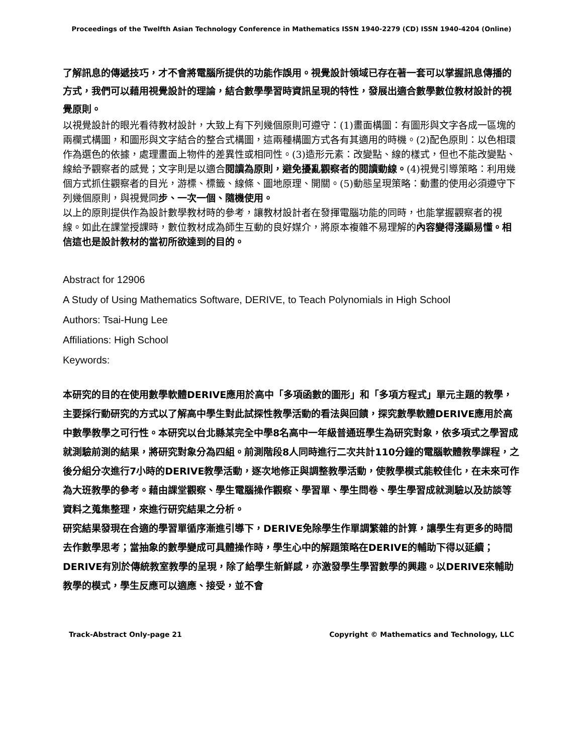Proceedings of the Twelfth Asian Technology Conference in Mathematics ISSN 1940-2279 (CD) ISSN 1940-4204 (Online)
了解訊息的傳遞技巧，才不會將電腦所提供的功能作誤用。視覺設計領域已存在著一套可以掌握訊息傳播的方式，我們可以藉用視覺設計的理論，結合數學學習時資訊呈現的特性，發展出適合數學數位教材設計的視覺原則。
以視覺設計的眼光看待教材設計，大致上有下列幾個原則可遵守：(1)畫面構圖：有圖形與文字各成一區塊的兩欄式構圖，和圖形與文字結合的整合式構圖，這兩種構圖方式各有其適用的時機。(2)配色原則：以色相環作為選色的依據，處理畫面上物件的差異性或相同性。(3)造形元素：改變點、線的樣式，但也不能改變點、線給予觀察者的感覺；文字則是以適合閱讀為原則，避免擾亂觀察者的閱讀動線。(4)視覺引導策略：利用幾個方式抓住觀察者的目光，游標、標籤、線條、圖地原理、開關。(5)動態呈現策略：動畫的使用必須遵守下列幾個原則，與視覺同步、一次一個、隨機使用。
以上的原則提供作為設計數學教材時的參考，讓教材設計者在發揮電腦功能的同時，也能掌握觀察者的視線。如此在課堂授課時，數位教材成為師生互動的良好媒介，將原本複雜不易理解的內容變得淺顯易懂。相信這也是設計教材的當初所欲達到的目的。
Abstract for 12906
A Study of Using Mathematics Software, DERIVE, to Teach Polynomials in High School
Authors: Tsai-Hung Lee
Affiliations: High School
Keywords:
本研究的目的在使用數學軟體DERIVE應用於高中「多項函數的圖形」和「多項方程式」單元主題的教學，主要採行動研究的方式以了解高中學生對此試探性教學活動的看法與回饋，探究數學軟體DERIVE應用於高中數學教學之可行性。本研究以台北縣某完全中學8名高中一年級普通班學生為研究對象，依多項式之學習成就測驗前測的結果，將研究對象分為四組。前測階段8人同時進行二次共計110分鐘的電腦軟體教學課程，之後分組分次進行7小時的DERIVE教學活動，逐次地修正與調整教學活動，使教學模式能較佳化，在未來可作為大班教學的參考。藉由課堂觀察、學生電腦操作觀察、學習單、學生問卷、學生學習成就測驗以及訪談等資料之蒐集整理，來進行研究結果之分析。
研究結果發現在合適的學習單循序漸進引導下，DERIVE免除學生作單調繁雜的計算，讓學生有更多的時間去作數學思考；當抽象的數學變成可具體操作時，學生心中的解題策略在DERIVE的輔助下得以延續；DERIVE有別於傳統教室教學的呈現，除了給學生新鮮感，亦激發學生學習數學的興趣。以DERIVE來輔助教學的模式，學生反應可以適應、接受，並不會
Track-Abstract Only-page 21 Copyright © Mathematics and Technology, LLC